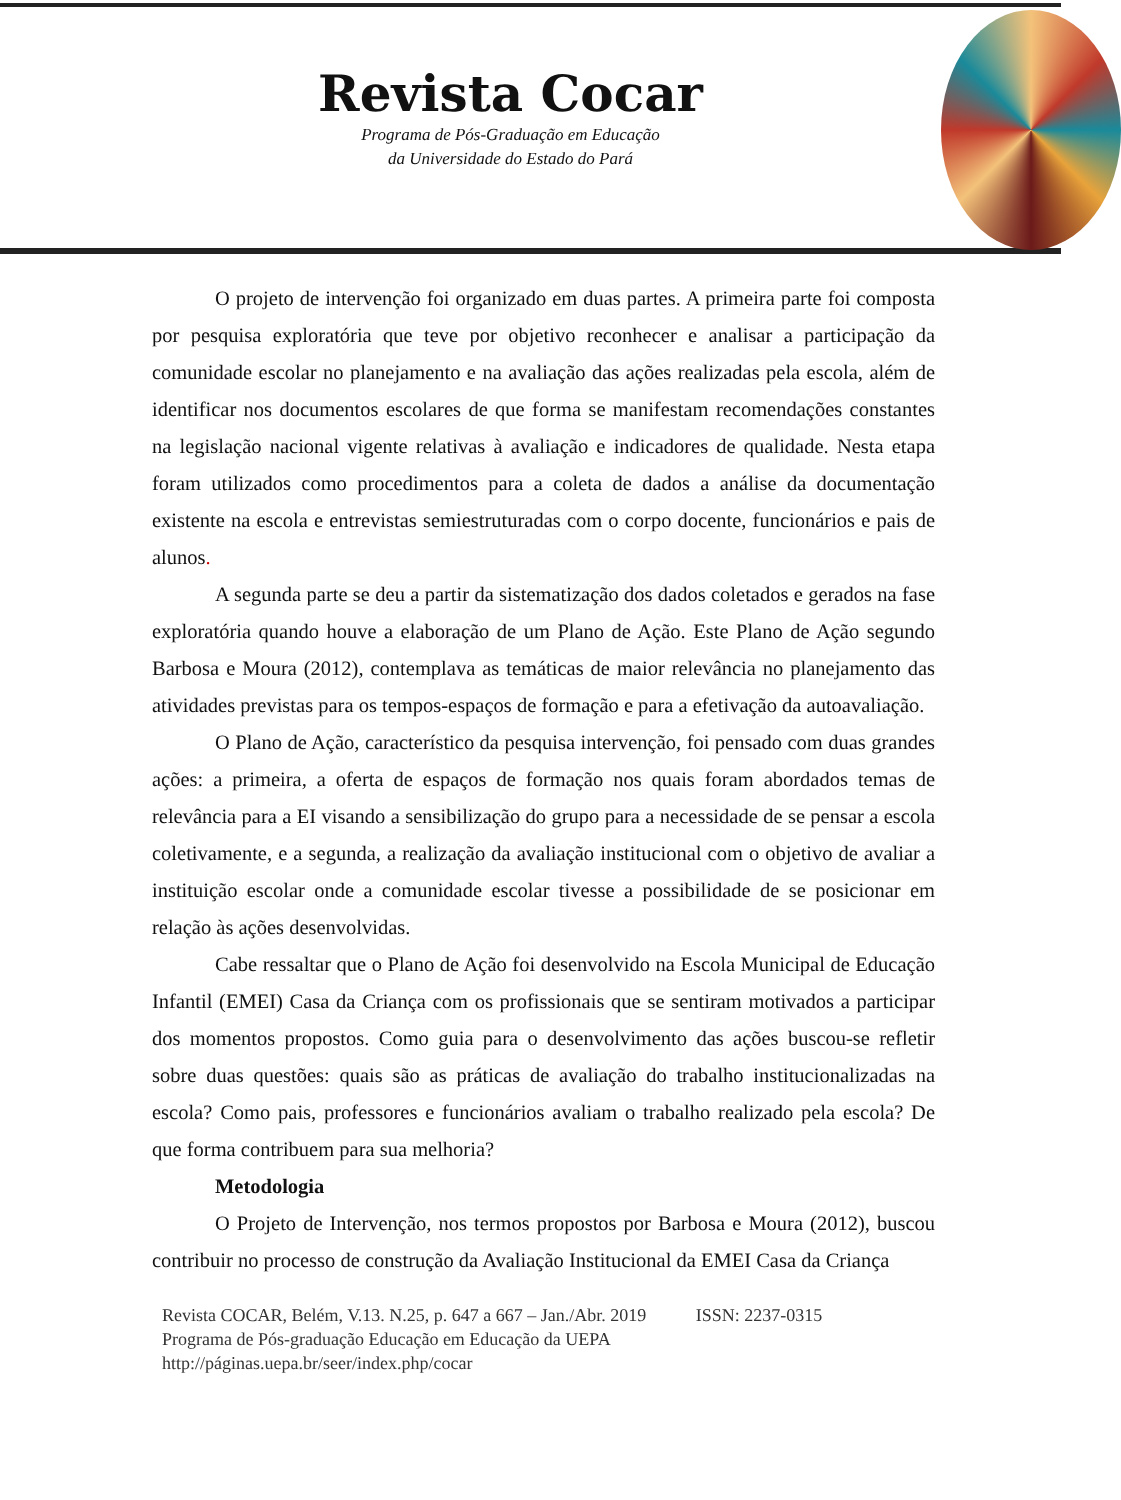Revista Cocar
Programa de Pós-Graduação em Educação
da Universidade do Estado do Pará
O projeto de intervenção foi organizado em duas partes. A primeira parte foi composta por pesquisa exploratória que teve por objetivo reconhecer e analisar a participação da comunidade escolar no planejamento e na avaliação das ações realizadas pela escola, além de identificar nos documentos escolares de que forma se manifestam recomendações constantes na legislação nacional vigente relativas à avaliação e indicadores de qualidade. Nesta etapa foram utilizados como procedimentos para a coleta de dados a análise da documentação existente na escola e entrevistas semiestruturadas com o corpo docente, funcionários e pais de alunos.
A segunda parte se deu a partir da sistematização dos dados coletados e gerados na fase exploratória quando houve a elaboração de um Plano de Ação. Este Plano de Ação segundo Barbosa e Moura (2012), contemplava as temáticas de maior relevância no planejamento das atividades previstas para os tempos-espaços de formação e para a efetivação da autoavaliação.
O Plano de Ação, característico da pesquisa intervenção, foi pensado com duas grandes ações: a primeira, a oferta de espaços de formação nos quais foram abordados temas de relevância para a EI visando a sensibilização do grupo para a necessidade de se pensar a escola coletivamente, e a segunda, a realização da avaliação institucional com o objetivo de avaliar a instituição escolar onde a comunidade escolar tivesse a possibilidade de se posicionar em relação às ações desenvolvidas.
Cabe ressaltar que o Plano de Ação foi desenvolvido na Escola Municipal de Educação Infantil (EMEI) Casa da Criança com os profissionais que se sentiram motivados a participar dos momentos propostos. Como guia para o desenvolvimento das ações buscou-se refletir sobre duas questões: quais são as práticas de avaliação do trabalho institucionalizadas na escola? Como pais, professores e funcionários avaliam o trabalho realizado pela escola? De que forma contribuem para sua melhoria?
Metodologia
O Projeto de Intervenção, nos termos propostos por Barbosa e Moura (2012), buscou contribuir no processo de construção da Avaliação Institucional da EMEI Casa da Criança
Revista COCAR, Belém, V.13. N.25, p. 647 a 667 – Jan./Abr. 2019 ISSN: 2237-0315
Programa de Pós-graduação Educação em Educação da UEPA
http://páginas.uepa.br/seer/index.php/cocar